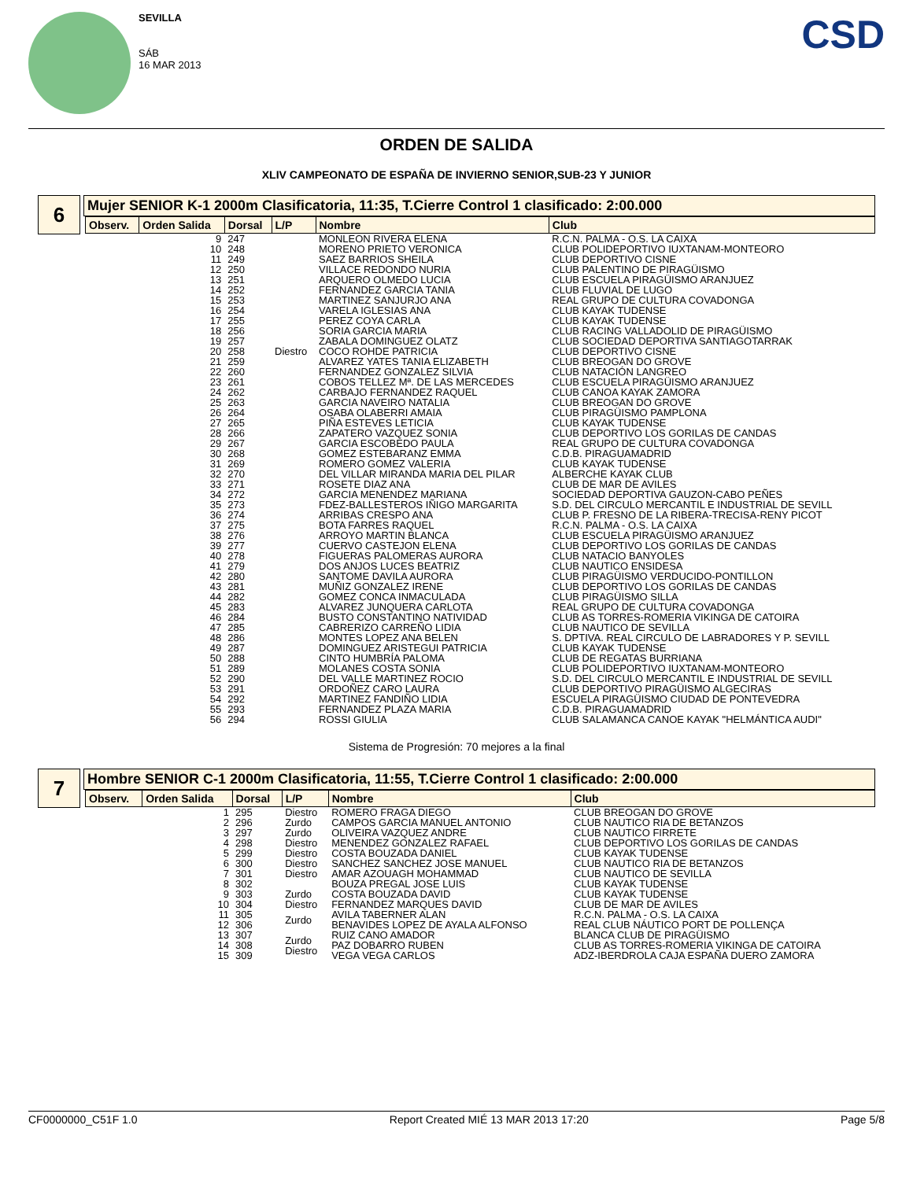SEVILLA
SÁB
16 MAR 2013
CSD
ORDEN DE SALIDA
XLIV CAMPEONATO DE ESPAÑA DE INVIERNO SENIOR,SUB-23 Y JUNIOR
6
Mujer SENIOR K-1 2000m Clasificatoria, 11:35, T.Cierre Control 1 clasificado: 2:00.000
| | Observ. | Orden Salida | Dorsal | L/P | Nombre | Club |
| --- | --- | --- | --- | --- | --- | --- |
| | | 9 10 11 12 13 14 15 | 247 248 249 250 251 252 253 | | MONLEON RIVERA ELENA MORENO PRIETO VERONICA SAEZ BARRIOS SHEILA VILLACE REDONDO NURIA ARQUERO OLMEDO LUCIA FERNANDEZ GARCIA TANIA MARTINEZ SANJURJO ANA | R.C.N. PALMA - O.S. LA CAIXA CLUB POLIDEPORTIVO IUXTANAM-MONTEORO CLUB DEPORTIVO CISNE CLUB PALENTINO DE PIRAGÜISMO CLUB ESCUELA PIRAGÜISMO ARANJUEZ CLUB FLUVIAL DE LUGO REAL GRUPO DE CULTURA COVADONGA |
| | | 16 17 18 19 20 | 254 255 256 257 258 | Diestro | VARELA IGLESIAS ANA PEREZ COYA CARLA SORIA GARCIA MARIA ZABALA DOMINGUEZ OLATZ COCO ROHDE PATRICIA | CLUB KAYAK TUDENSE CLUB KAYAK TUDENSE CLUB RACING VALLADOLID DE PIRAGÜISMO CLUB SOCIEDAD DEPORTIVA SANTIAGOTARRAK CLUB DEPORTIVO CISNE |
| | | 21 22 23 24 25 | 259 260 261 262 263 | | ALVAREZ YATES TANIA ELIZABETH FERNANDEZ GONZALEZ SILVIA COBOS TELLEZ Mª. DE LAS MERCEDES CARBAJO FERNANDEZ RAQUEL GARCIA NAVEIRO NATALIA | CLUB BREOGAN DO GROVE CLUB NATACIÓN LANGREO CLUB ESCUELA PIRAGÜISMO ARANJUEZ CLUB CANOA KAYAK ZAMORA CLUB BREOGAN DO GROVE |
| | | 26 27 28 29 30 | 264 265 266 267 268 | | OSABA OLABERRI AMAIA PIÑA ESTEVES LETICIA ZAPATERO VAZQUEZ SONIA GARCIA ESCOBEDO PAULA GOMEZ ESTEBARANZ EMMA | CLUB PIRAGÜISMO PAMPLONA CLUB KAYAK TUDENSE CLUB DEPORTIVO LOS GORILAS DE CANDAS REAL GRUPO DE CULTURA COVADONGA C.D.B. PIRAGUAMADRID |
| | | 31 32 33 34 35 | 269 270 271 272 273 | | ROMERO GOMEZ VALERIA DEL VILLAR MIRANDA MARIA DEL PILAR ROSETE DIAZ ANA GARCIA MENENDEZ MARIANA FDEZ-BALLESTEROS IÑIGO MARGARITA | CLUB KAYAK TUDENSE ALBERCHE KAYAK CLUB CLUB DE MAR DE AVILES SOCIEDAD DEPORTIVA GAUZON-CABO PEÑES S.D. DEL CIRCULO MERCANTIL E INDUSTRIAL DE SEVILL |
| | | 36 37 38 39 40 | 274 275 276 277 278 | | ARRIBAS CRESPO ANA BOTA FARRES RAQUEL ARROYO MARTIN BLANCA CUERVO CASTEJON ELENA FIGUERAS PALOMERAS AURORA | CLUB P. FRESNO DE LA RIBERA-TRECISA-RENY PICOT R.C.N. PALMA - O.S. LA CAIXA CLUB ESCUELA PIRAGÜISMO ARANJUEZ CLUB DEPORTIVO LOS GORILAS DE CANDAS CLUB NATACIO BANYOLES |
| | | 41 42 43 44 45 | 279 280 281 282 283 | | DOS ANJOS LUCES BEATRIZ SANTOME DAVILA AURORA MUÑIZ GONZALEZ IRENE GOMEZ CONCA INMACULADA ALVAREZ JUNQUERA CARLOTA | CLUB NAUTICO ENSIDESA CLUB PIRAGÜISMO VERDUCIDO-PONTILLON CLUB DEPORTIVO LOS GORILAS DE CANDAS CLUB PIRAGÜISMO SILLA REAL GRUPO DE CULTURA COVADONGA |
| | | 46 47 48 49 50 | 284 285 286 287 288 | | BUSTO CONSTANTINO NATIVIDAD CABRERIZO CARREÑO LIDIA MONTES LOPEZ ANA BELEN DOMINGUEZ ARISTEGUI PATRICIA CINTO HUMBRÍA PALOMA | CLUB AS TORRES-ROMERIA VIKINGA DE CATOIRA CLUB NAUTICO DE SEVILLA S. DPTIVA. REAL CIRCULO DE LABRADORES Y P. SEVILL CLUB KAYAK TUDENSE CLUB DE REGATAS BURRIANA |
| | | 51 52 53 54 55 56 | 289 290 291 292 293 294 | | MOLANES COSTA SONIA DEL VALLE MARTINEZ ROCIO ORDOÑEZ CARO LAURA MARTINEZ FANDIÑO LIDIA FERNANDEZ PLAZA MARIA ROSSI GIULIA | CLUB POLIDEPORTIVO IUXTANAM-MONTEORO S.D. DEL CIRCULO MERCANTIL E INDUSTRIAL DE SEVILL CLUB DEPORTIVO PIRAGÜISMO ALGECIRAS ESCUELA PIRAGÜISMO CIUDAD DE PONTEVEDRA C.D.B. PIRAGUAMADRID CLUB SALAMANCA CANOE KAYAK "HELMÁNTICA AUDI" |
Sistema de Progresión: 70 mejores a la final
7
Hombre SENIOR C-1 2000m Clasificatoria, 11:55, T.Cierre Control 1 clasificado: 2:00.000
| | Observ. | Orden Salida | Dorsal | L/P | Nombre | Club |
| --- | --- | --- | --- | --- | --- | --- |
| | | 1 2 3 4 5 | 295 296 297 298 299 | Diestro Zurdo Zurdo Diestro Diestro | ROMERO FRAGA DIEGO CAMPOS GARCIA MANUEL ANTONIO OLIVEIRA VAZQUEZ ANDRE MENENDEZ GONZALEZ RAFAEL COSTA BOUZADA DANIEL | CLUB BREOGAN DO GROVE CLUB NAUTICO RIA DE BETANZOS CLUB NAUTICO FIRRETE CLUB DEPORTIVO LOS GORILAS DE CANDAS CLUB KAYAK TUDENSE |
| | | 6 7 8 9 10 | 300 301 302 303 304 | Diestro Diestro Zurdo Diestro | SANCHEZ SANCHEZ JOSE MANUEL AMAR AZOUAGH MOHAMMAD BOUZA PREGAL JOSE LUIS COSTA BOUZADA DAVID FERNANDEZ MARQUES DAVID | CLUB NAUTICO RIA DE BETANZOS CLUB NAUTICO DE SEVILLA CLUB KAYAK TUDENSE CLUB KAYAK TUDENSE CLUB DE MAR DE AVILES |
| | | 11 12 13 14 15 | 305 306 307 308 309 | Zurdo Zurdo Diestro | AVILA TABERNER ALAN BENAVIDES LOPEZ DE AYALA ALFONSO RUIZ CANO AMADOR PAZ DOBARRO RUBEN VEGA VEGA CARLOS | R.C.N. PALMA - O.S. LA CAIXA REAL CLUB NÁUTICO PORT DE POLLENÇA BLANCA CLUB DE PIRAGÜISMO CLUB AS TORRES-ROMERIA VIKINGA DE CATOIRA ADZ-IBERDROLA CAJA ESPAÑA DUERO ZAMORA |
CF0000000_C51F 1.0 Report Created MIÉ 13 MAR 2013 17:20 Page 5/8